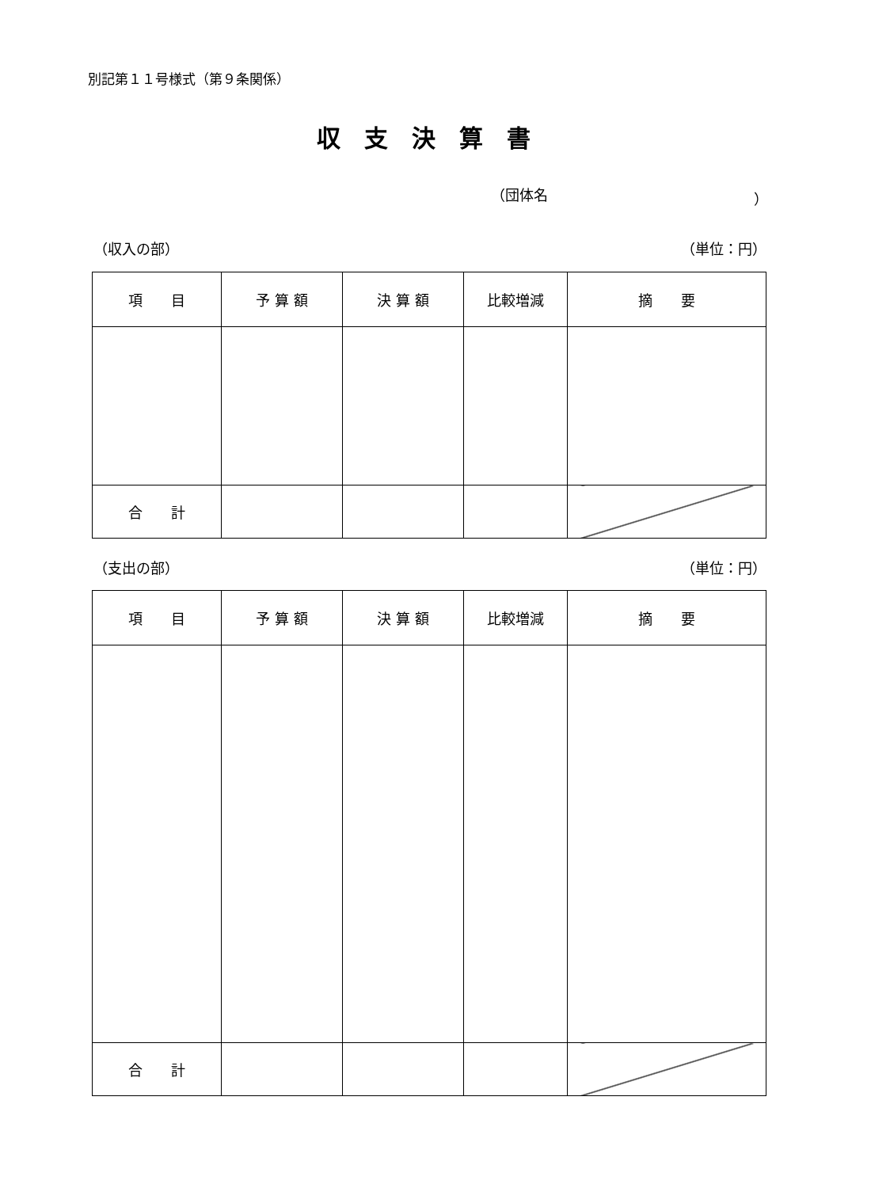別記第１１号様式（第９条関係）
収支決算書
（団体名 ）
（収入の部） （単位：円）
| 項 目 | 予 算 額 | 決 算 額 | 比較増減 | 摘 要 |
| --- | --- | --- | --- | --- |
| 合 計 | | | | |
（支出の部） （単位：円）
| 項 目 | 予 算 額 | 決 算 額 | 比較増減 | 摘 要 |
| --- | --- | --- | --- | --- |
| 合 計 | | | | |